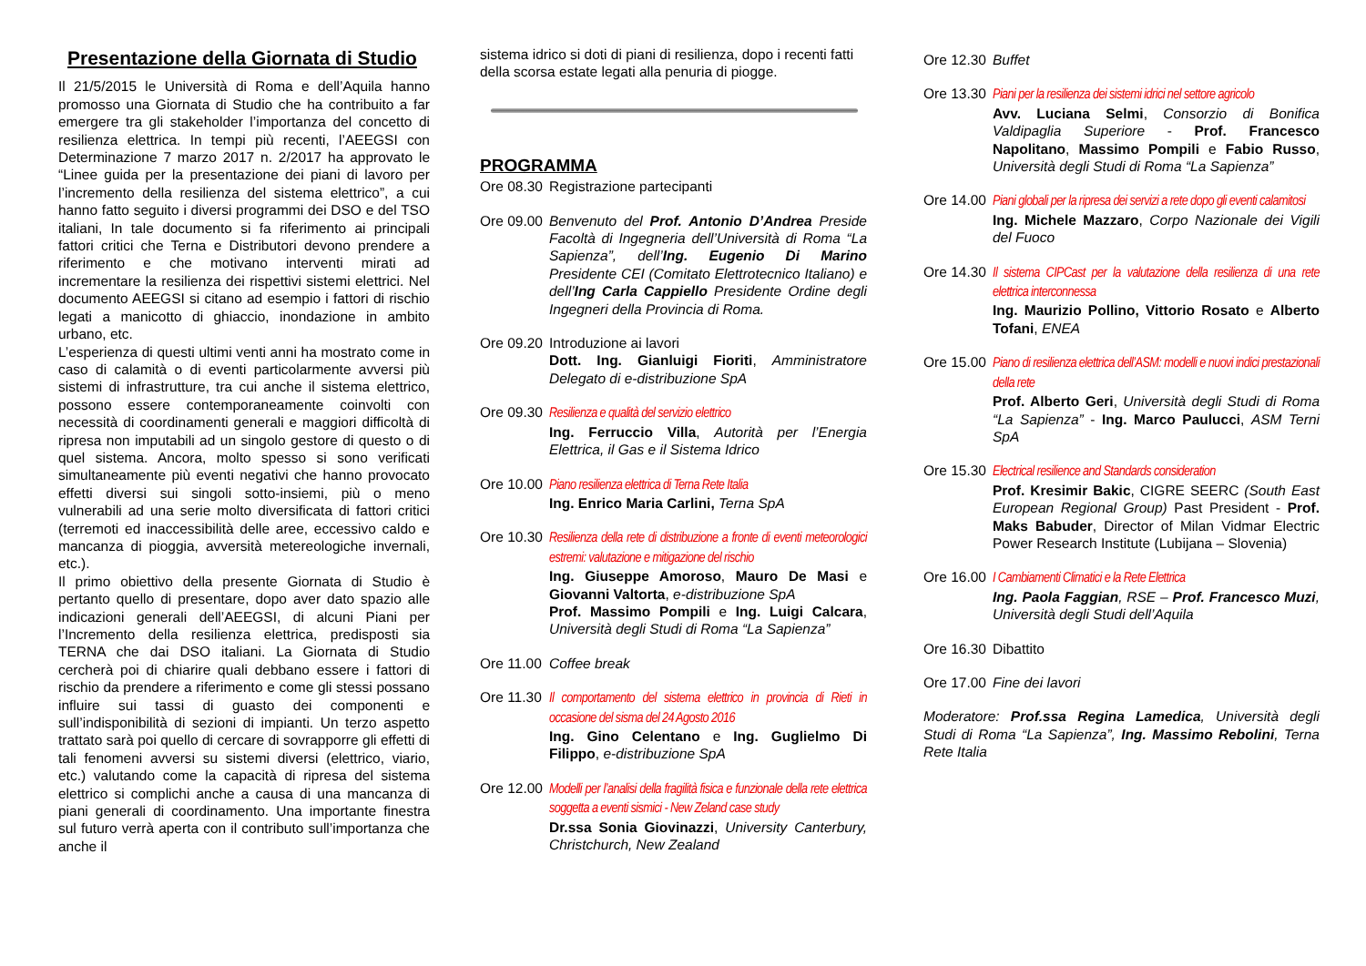Presentazione della Giornata di Studio
Il 21/5/2015 le Università di Roma e dell’Aquila hanno promosso una Giornata di Studio che ha contribuito a far emergere tra gli stakeholder l’importanza del concetto di resilienza elettrica. In tempi più recenti, l’AEEGSI con Determinazione 7 marzo 2017 n. 2/2017 ha approvato le “Linee guida per la presentazione dei piani di lavoro per l’incremento della resilienza del sistema elettrico”, a cui hanno fatto seguito i diversi programmi dei DSO e del TSO italiani, In tale documento si fa riferimento ai principali fattori critici che Terna e Distributori devono prendere a riferimento e che motivano interventi mirati ad incrementare la resilienza dei rispettivi sistemi elettrici. Nel documento AEEGSI si citano ad esempio i fattori di rischio legati a manicotto di ghiaccio, inondazione in ambito urbano, etc.
L’esperienza di questi ultimi venti anni ha mostrato come in caso di calamità o di eventi particolarmente avversi più sistemi di infrastrutture, tra cui anche il sistema elettrico, possono essere contemporaneamente coinvolti con necessità di coordinamenti generali e maggiori difficoltà di ripresa non imputabili ad un singolo gestore di questo o di quel sistema. Ancora, molto spesso si sono verificati simultaneamente più eventi negativi che hanno provocato effetti diversi sui singoli sotto-insiemi, più o meno vulnerabili ad una serie molto diversificata di fattori critici (terremoti ed inaccessibilità delle aree, eccessivo caldo e mancanza di pioggia, avversità metereologiche invernali, etc.).
Il primo obiettivo della presente Giornata di Studio è pertanto quello di presentare, dopo aver dato spazio alle indicazioni generali dell’AEEGSI, di alcuni Piani per l’Incremento della resilienza elettrica, predisposti sia TERNA che dai DSO italiani. La Giornata di Studio cercherà poi di chiarire quali debbano essere i fattori di rischio da prendere a riferimento e come gli stessi possano influire sui tassi di guasto dei componenti e sull’indisponibilità di sezioni di impianti. Un terzo aspetto trattato sarà poi quello di cercare di sovrapporre gli effetti di tali fenomeni avversi su sistemi diversi (elettrico, viario, etc.) valutando come la capacità di ripresa del sistema elettrico si complichi anche a causa di una mancanza di piani generali di coordinamento. Una importante finestra sul futuro verrà aperta con il contributo sull’importanza che anche il
sistema idrico si doti di piani di resilienza, dopo i recenti fatti della scorsa estate legati alla penuria di piogge.
PROGRAMMA
Ore 08.30 Registrazione partecipanti
Ore 09.00 Benvenuto del Prof. Antonio D’Andrea Preside Facoltà di Ingegneria dell’Università di Roma “La Sapienza”, dell’Ing. Eugenio Di Marino Presidente CEI (Comitato Elettrotecnico Italiano) e dell’Ing Carla Cappiello Presidente Ordine degli Ingegneri della Provincia di Roma.
Ore 09.20 Introduzione ai lavori
Dott. Ing. Gianluigi Fioriti, Amministratore Delegato di e-distribuzione SpA
Ore 09.30 Resilienza e qualità del servizio elettrico
Ing. Ferruccio Villa, Autorità per l’Energia Elettrica, il Gas e il Sistema Idrico
Ore 10.00 Piano resilienza elettrica di Terna Rete Italia
Ing. Enrico Maria Carlini, Terna SpA
Ore 10.30 Resilienza della rete di distribuzione a fronte di eventi meteorologici estremi: valutazione e mitigazione del rischio
Ing. Giuseppe Amoroso, Mauro De Masi e Giovanni Valtorta, e-distribuzione SpA
Prof. Massimo Pompili e Ing. Luigi Calcara, Università degli Studi di Roma “La Sapienza”
Ore 11.00 Coffee break
Ore 11.30 Il comportamento del sistema elettrico in provincia di Rieti in occasione del sisma del 24 Agosto 2016
Ing. Gino Celentano e Ing. Guglielmo Di Filippo, e-distribuzione SpA
Ore 12.00 Modelli per l’analisi della fragilità fisica e funzionale della rete elettrica soggetta a eventi sismici - New Zeland case study
Dr.ssa Sonia Giovinazzi, University Canterbury, Christchurch, New Zealand
Ore 12.30 Buffet
Ore 13.30 Piani per la resilienza dei sistemi idrici nel settore agricolo
Avv. Luciana Selmi, Consorzio di Bonifica Valdipaglia Superiore - Prof. Francesco Napolitano, Massimo Pompili e Fabio Russo, Università degli Studi di Roma “La Sapienza”
Ore 14.00 Piani globali per la ripresa dei servizi a rete dopo gli eventi calamitosi
Ing. Michele Mazzaro, Corpo Nazionale dei Vigili del Fuoco
Ore 14.30 Il sistema CIPCast per la valutazione della resilienza di una rete elettrica interconnessa
Ing. Maurizio Pollino, Vittorio Rosato e Alberto Tofani, ENEA
Ore 15.00 Piano di resilienza elettrica dell’ASM: modelli e nuovi indici prestazionali della rete
Prof. Alberto Geri, Università degli Studi di Roma “La Sapienza” - Ing. Marco Paulucci, ASM Terni SpA
Ore 15.30 Electrical resilience and Standards consideration
Prof. Kresimir Bakic, CIGRE SEERC (South East European Regional Group) Past President - Prof. Maks Babuder, Director of Milan Vidmar Electric Power Research Institute (Lubijana – Slovenia)
Ore 16.00 I Cambiamenti Climatici e la Rete Elettrica
Ing. Paola Faggian, RSE – Prof. Francesco Muzi, Università degli Studi dell’Aquila
Ore 16.30 Dibattito
Ore 17.00 Fine dei lavori
Moderatore: Prof.ssa Regina Lamedica, Università degli Studi di Roma “La Sapienza”, Ing. Massimo Rebolini, Terna Rete Italia